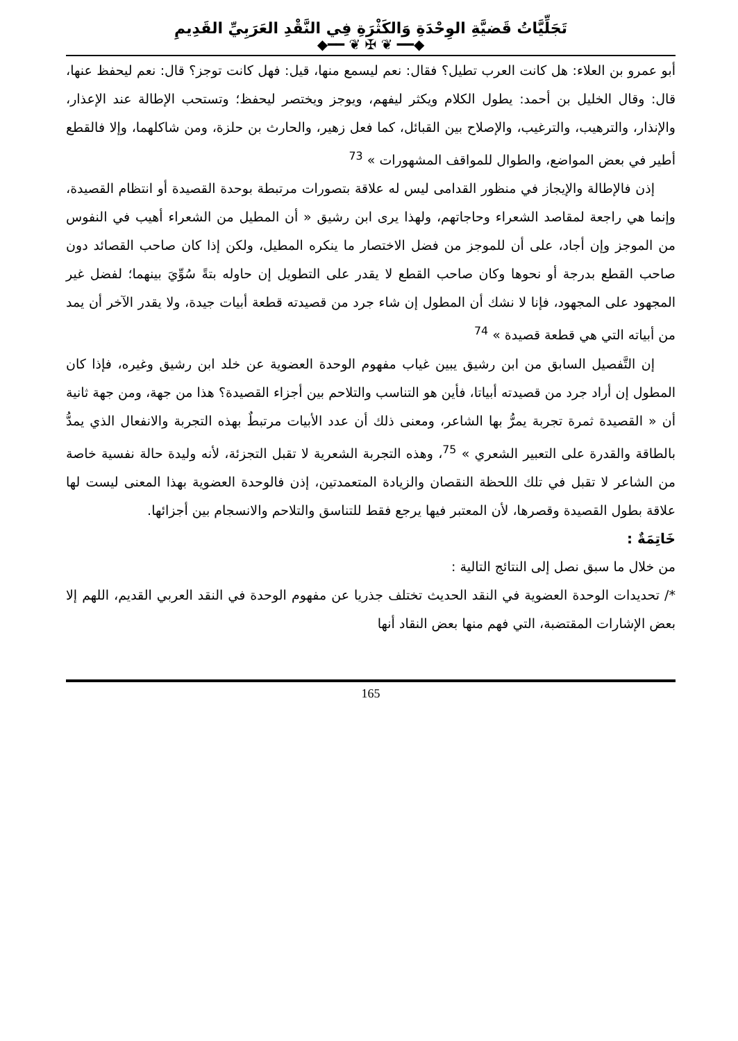تَجَلِّيَّاتُ قَضيَّةِ الوِحْدَةِ وَالكَثْرَةِ فِي النَّقْدِ العَرَبِيِّ القَدِيمِ
◆━━ ❦ ✠ ❦ ━━◆
أبو عمرو بن العلاء: هل كانت العرب تطيل؟ فقال: نعم ليسمع منها، قيل: فهل كانت توجز؟ قال: نعم ليحفظ عنها، قال: وقال الخليل بن أحمد: يطول الكلام ويكثر ليفهم، ويوجز ويختصر ليحفظ؛ وتستحب الإطالة عند الإعذار، والإنذار، والترهيب، والترغيب، والإصلاح بين القبائل، كما فعل زهير، والحارث بن حلزة، ومن شاكلهما، وإلا فالقطع أطير في بعض المواضع، والطوال للمواقف المشهورات » <sup>73</sup>
إذن فالإطالة والإيجاز في منظور القدامى ليس له علاقة بتصورات مرتبطة بوحدة القصيدة أو انتظام القصيدة، وإنما هي راجعة لمقاصد الشعراء وحاجاتهم، ولهذا يرى ابن رشيق « أن المطيل من الشعراء أهيب في النفوس من الموجز وإن أجاد، على أن للموجز من فضل الاختصار ما ينكره المطيل، ولكن إذا كان صاحب القصائد دون صاحب القطع بدرجة أو نحوها وكان صاحب القطع لا يقدر على التطويل إن حاوله بتةً سُوِّيَ بينهما؛ لفضل غير المجهود على المجهود، فإنا لا نشك أن المطول إن شاء جرد من قصيدته قطعة أبيات جيدة، ولا يقدر الآخر أن يمد من أبياته التي هي قطعة قصيدة » <sup>74</sup>
إن التَّفصيل السابق من ابن رشيق يبين غياب مفهوم الوحدة العضوية عن خلد ابن رشيق وغيره، فإذا كان المطول إن أراد جرد من قصيدته أبياتا، فأين هو التناسب والتلاحم بين أجزاء القصيدة؟ هذا من جهة، ومن جهة ثانية أن « القصيدة ثمرة تجربة يمرُّ بها الشاعر، ومعنى ذلك أن عدد الأبيات مرتبطٌ بهذه التجربة والانفعال الذي يمدُّ بالطاقة والقدرة على التعبير الشعري » <sup>75</sup>، وهذه التجربة الشعرية لا تقبل التجزئة، لأنه وليدة حالة نفسية خاصة من الشاعر لا تقبل في تلك اللحظة النقصان والزيادة المتعمدتين، إذن فالوحدة العضوية بهذا المعنى ليست لها علاقة بطول القصيدة وقصرها، لأن المعتبر فيها يرجع فقط للتناسق والتلاحم والانسجام بين أجزائها.
خَاتِمَةٌ :
من خلال ما سبق نصل إلى النتائج التالية :
*/ تحديدات الوحدة العضوية في النقد الحديث تختلف جذريا عن مفهوم الوحدة في النقد العربي القديم، اللهم إلا بعض الإشارات المقتضبة، التي فهم منها بعض النقاد أنها
165